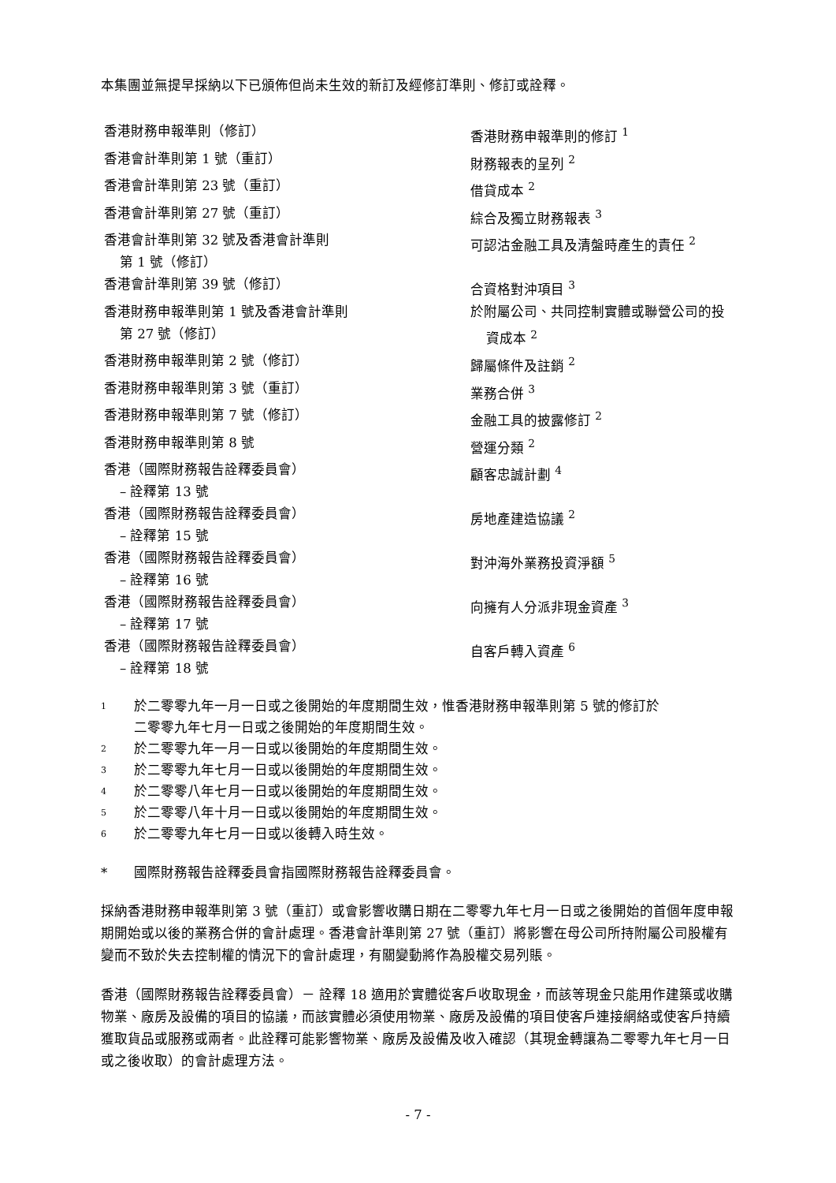本集團並無提早採納以下已頒佈但尚未生效的新訂及經修訂準則、修訂或詮釋。
| 香港財務申報準則（修訂） | 香港財務申報準則的修訂 <sup>1</sup> |
| 香港會計準則第 1 號（重訂） | 財務報表的呈列 <sup>2</sup> |
| 香港會計準則第 23 號（重訂） | 借貸成本 <sup>2</sup> |
| 香港會計準則第 27 號（重訂） | 綜合及獨立財務報表 <sup>3</sup> |
| 香港會計準則第 32 號及香港會計準則 第 1 號（修訂） | 可認沽金融工具及清盤時產生的責任 <sup>2</sup> |
| 香港會計準則第 39 號（修訂） | 合資格對沖項目 <sup>3</sup> |
| 香港財務申報準則第 1 號及香港會計準則 第 27 號（修訂） | 於附屬公司、共同控制實體或聯營公司的投 資成本 <sup>2</sup> |
| 香港財務申報準則第 2 號（修訂） | 歸屬條件及註銷 <sup>2</sup> |
| 香港財務申報準則第 3 號（重訂） | 業務合併 <sup>3</sup> |
| 香港財務申報準則第 7 號（修訂） | 金融工具的披露修訂 <sup>2</sup> |
| 香港財務申報準則第 8 號 | 營運分類 <sup>2</sup> |
| 香港（國際財務報告詮釋委員會） – 詮釋第 13 號 | 顧客忠誠計劃 <sup>4</sup> |
| 香港（國際財務報告詮釋委員會） – 詮釋第 15 號 | 房地產建造協議 <sup>2</sup> |
| 香港（國際財務報告詮釋委員會） – 詮釋第 16 號 | 對沖海外業務投資淨額 <sup>5</sup> |
| 香港（國際財務報告詮釋委員會） – 詮釋第 17 號 | 向擁有人分派非現金資產 <sup>3</sup> |
| 香港（國際財務報告詮釋委員會） – 詮釋第 18 號 | 自客戶轉入資產 <sup>6</sup> |
1 於二零零九年一月一日或之後開始的年度期間生效，惟香港財務申報準則第 5 號的修訂於
二零零九年七月一日或之後開始的年度期間生效。
2 於二零零九年一月一日或以後開始的年度期間生效。
3 於二零零九年七月一日或以後開始的年度期間生效。
4 於二零零八年七月一日或以後開始的年度期間生效。
5 於二零零八年十月一日或以後開始的年度期間生效。
6 於二零零九年七月一日或以後轉入時生效。
* 國際財務報告詮釋委員會指國際財務報告詮釋委員會。
採納香港財務申報準則第 3 號（重訂）或會影響收購日期在二零零九年七月一日或之後開始的首個年度申報期開始或以後的業務合併的會計處理。香港會計準則第 27 號（重訂）將影響在母公司所持附屬公司股權有變而不致於失去控制權的情況下的會計處理，有關變動將作為股權交易列賬。
香港（國際財務報告詮釋委員會）－ 詮釋 18 適用於實體從客戶收取現金，而該等現金只能用作建築或收購物業、廠房及設備的項目的協議，而該實體必須使用物業、廠房及設備的項目使客戶連接網絡或使客戶持續獲取貨品或服務或兩者。此詮釋可能影響物業、廠房及設備及收入確認（其現金轉讓為二零零九年七月一日或之後收取）的會計處理方法。
- 7 -